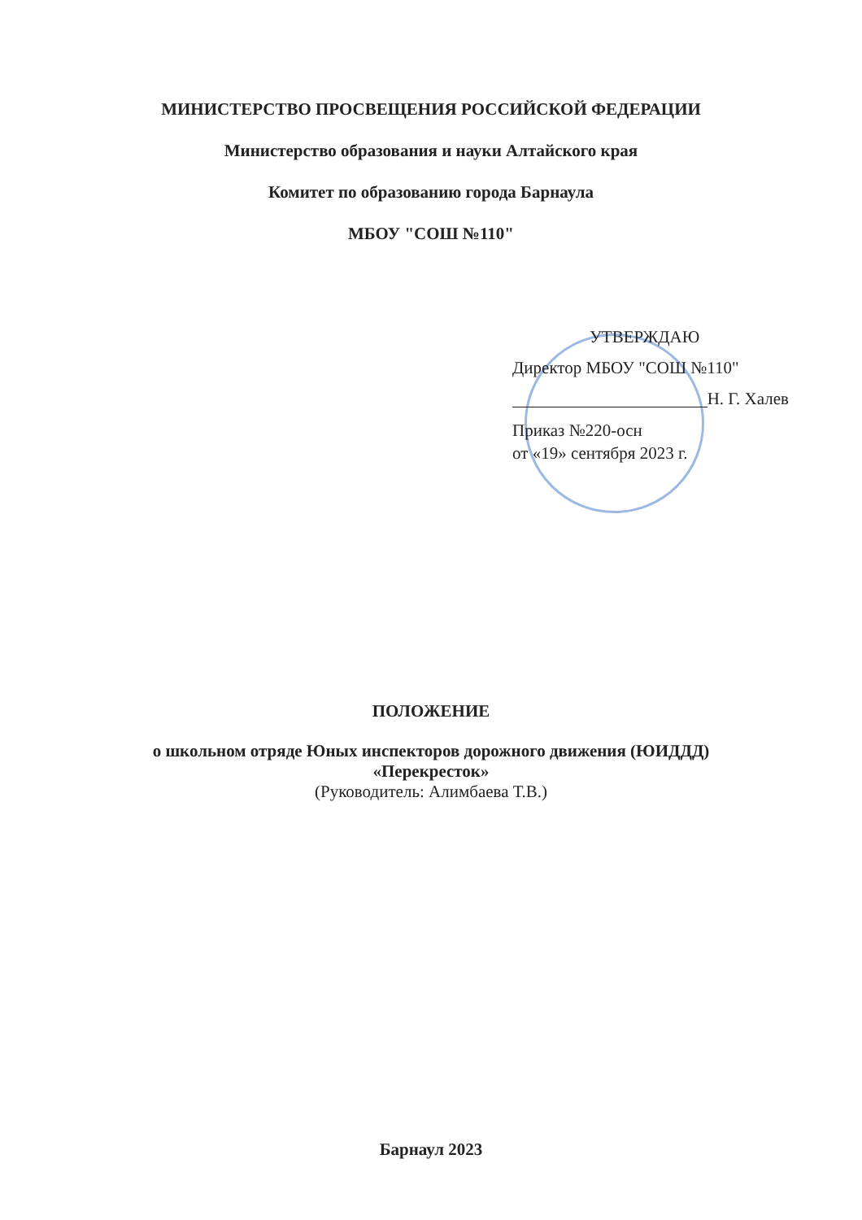МИНИСТЕРСТВО ПРОСВЕЩЕНИЯ РОССИЙСКОЙ ФЕДЕРАЦИИ
Министерство образования и науки Алтайского края
Комитет по образованию города Барнаула
МБОУ "СОШ №110"
УТВЕРЖДАЮ
Директор МБОУ "СОШ №110"
Н. Г. Халев
Приказ №220-осн
от «19» сентября 2023 г.
ПОЛОЖЕНИЕ
о школьном отряде Юных инспекторов дорожного движения (ЮИДДД)
«Перекресток»
(Руководитель: Алимбаева Т.В.)
Барнаул 2023